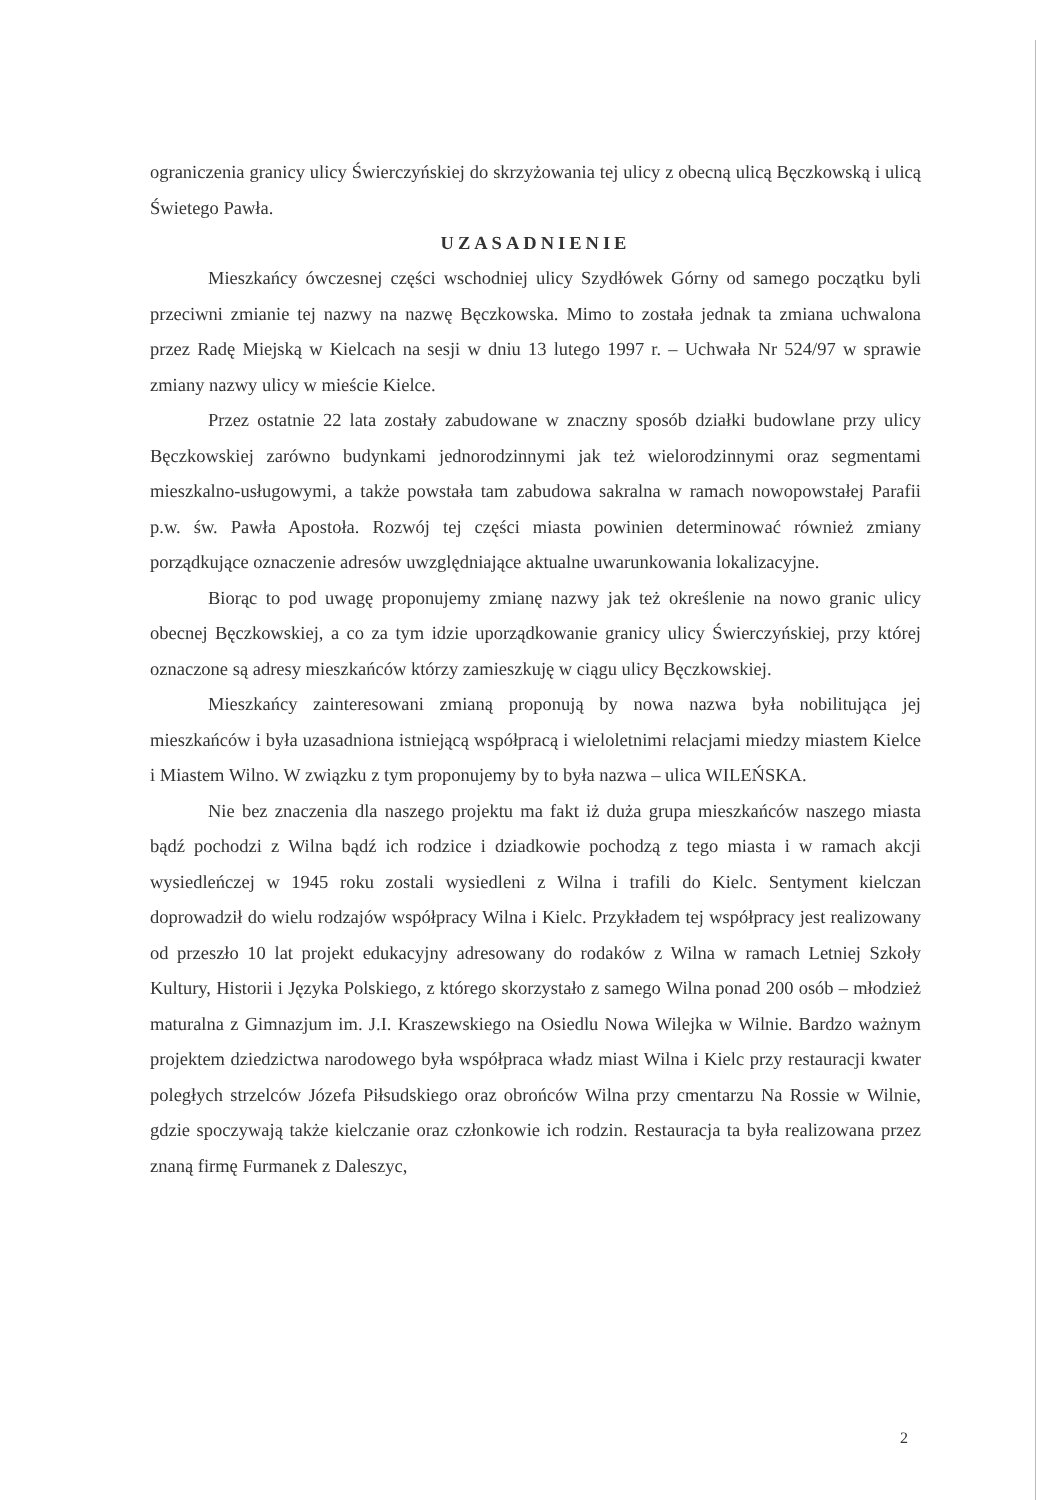ograniczenia granicy ulicy Świerczyńskiej do skrzyżowania tej ulicy z obecną ulicą Bęczkowską i ulicą Świetego Pawła.
UZASADNIENIE
Mieszkańcy ówczesnej części wschodniej ulicy Szydłówek Górny od samego początku byli przeciwni zmianie tej nazwy na nazwę Bęczkowska. Mimo to została jednak ta zmiana uchwalona przez Radę Miejską w Kielcach na sesji w dniu 13 lutego 1997 r. – Uchwała Nr 524/97 w sprawie zmiany nazwy ulicy w mieście Kielce.
Przez ostatnie 22 lata zostały zabudowane w znaczny sposób działki budowlane przy ulicy Bęczkowskiej zarówno budynkami jednorodzinnymi jak też wielorodzinnymi oraz segmentami mieszkalno-usługowymi, a także powstała tam zabudowa sakralna w ramach nowopowstałej Parafii p.w. św. Pawła Apostoła. Rozwój tej części miasta powinien determinować również zmiany porządkujące oznaczenie adresów uwzględniające aktualne uwarunkowania lokalizacyjne.
Biorąc to pod uwagę proponujemy zmianę nazwy jak też określenie na nowo granic ulicy obecnej Bęczkowskiej, a co za tym idzie uporządkowanie granicy ulicy Świerczyńskiej, przy której oznaczone są adresy mieszkańców którzy zamieszkuję w ciągu ulicy Bęczkowskiej.
Mieszkańcy zainteresowani zmianą proponują by nowa nazwa była nobilitująca jej mieszkańców i była uzasadniona istniejącą współpracą i wieloletnimi relacjami miedzy miastem Kielce i Miastem Wilno. W związku z tym proponujemy by to była nazwa – ulica WILEŃSKA.
Nie bez znaczenia dla naszego projektu ma fakt iż duża grupa mieszkańców naszego miasta bądź pochodzi z Wilna bądź ich rodzice i dziadkowie pochodzą z tego miasta i w ramach akcji wysiedleńczej w 1945 roku zostali wysiedleni z Wilna i trafili do Kielc. Sentyment kielczan doprowadził do wielu rodzajów współpracy Wilna i Kielc. Przykładem tej współpracy jest realizowany od przeszło 10 lat projekt edukacyjny adresowany do rodaków z Wilna w ramach Letniej Szkoły Kultury, Historii i Języka Polskiego, z którego skorzystało z samego Wilna ponad 200 osób – młodzież maturalna z Gimnazjum im. J.I. Kraszewskiego na Osiedlu Nowa Wilejka w Wilnie. Bardzo ważnym projektem dziedzictwa narodowego była współpraca władz miast Wilna i Kielc przy restauracji kwater poległych strzelców Józefa Piłsudskiego oraz obrońców Wilna przy cmentarzu Na Rossie w Wilnie, gdzie spoczywają także kielczanie oraz członkowie ich rodzin. Restauracja ta była realizowana przez znaną firmę Furmanek z Daleszyc,
2